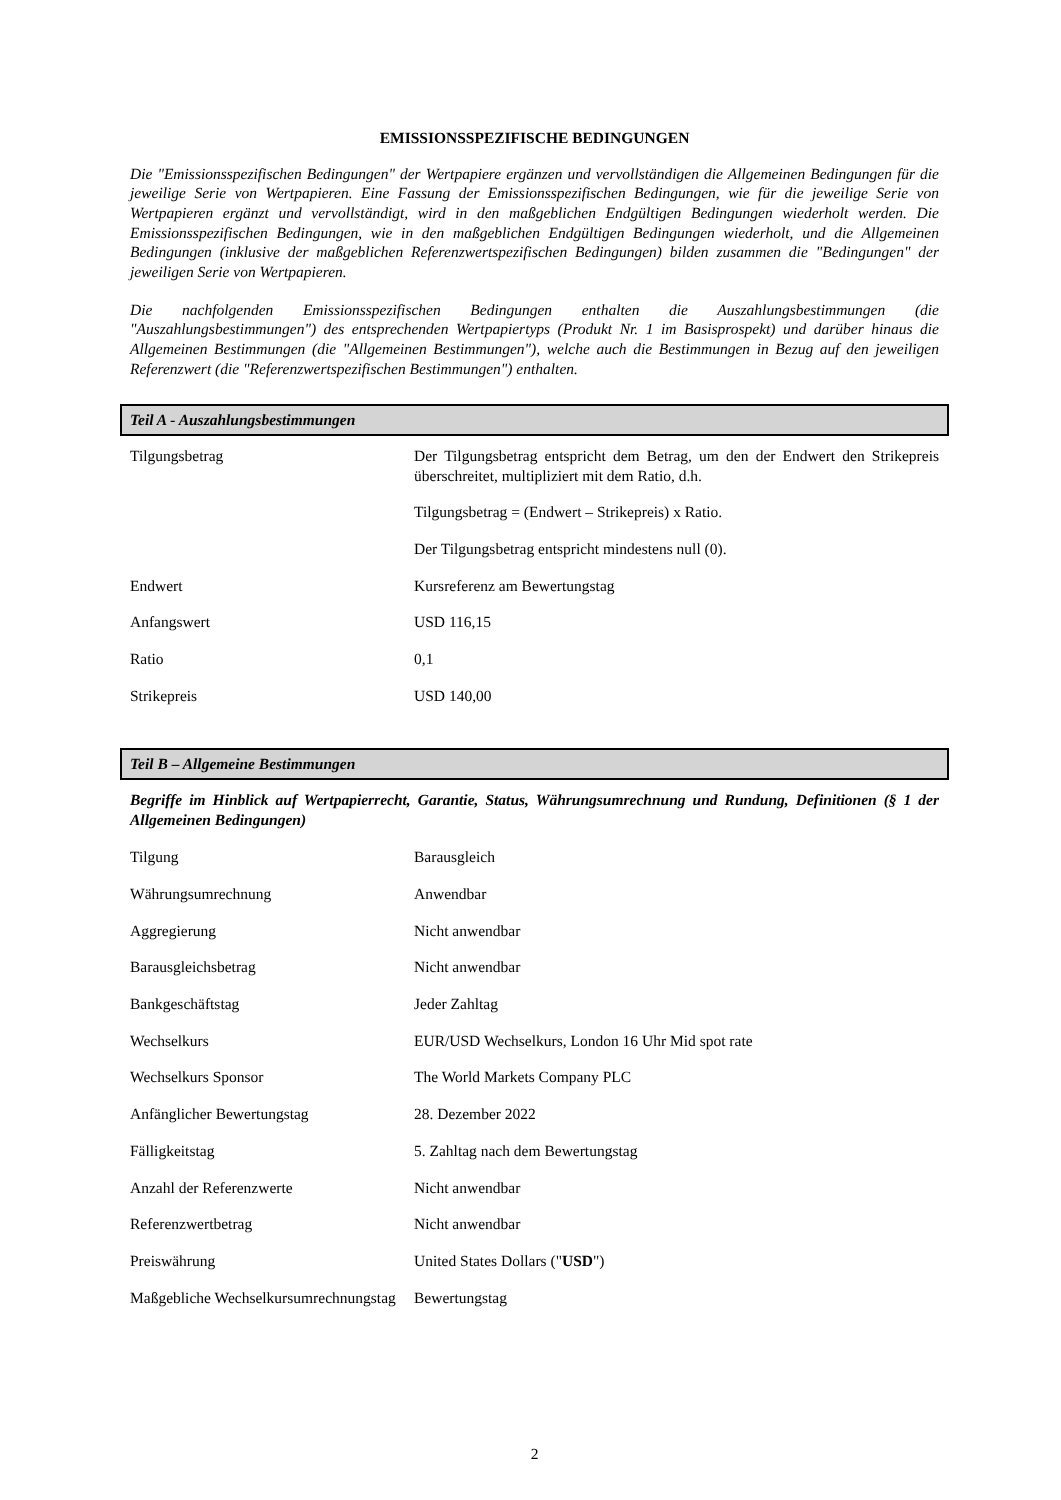EMISSIONSSPEZIFISCHE BEDINGUNGEN
Die "Emissionsspezifischen Bedingungen" der Wertpapiere ergänzen und vervollständigen die Allgemeinen Bedingungen für die jeweilige Serie von Wertpapieren. Eine Fassung der Emissionsspezifischen Bedingungen, wie für die jeweilige Serie von Wertpapieren ergänzt und vervollständigt, wird in den maßgeblichen Endgültigen Bedingungen wiederholt werden. Die Emissionsspezifischen Bedingungen, wie in den maßgeblichen Endgültigen Bedingungen wiederholt, und die Allgemeinen Bedingungen (inklusive der maßgeblichen Referenzwertspezifischen Bedingungen) bilden zusammen die "Bedingungen" der jeweiligen Serie von Wertpapieren.
Die nachfolgenden Emissionsspezifischen Bedingungen enthalten die Auszahlungsbestimmungen (die "Auszahlungsbestimmungen") des entsprechenden Wertpapiertyps (Produkt Nr. 1 im Basisprospekt) und darüber hinaus die Allgemeinen Bestimmungen (die "Allgemeinen Bestimmungen"), welche auch die Bestimmungen in Bezug auf den jeweiligen Referenzwert (die "Referenzwertspezifischen Bestimmungen") enthalten.
Teil A - Auszahlungsbestimmungen
| Tilgungsbetrag | Der Tilgungsbetrag entspricht dem Betrag, um den der Endwert den Strikepreis überschreitet, multipliziert mit dem Ratio, d.h. Tilgungsbetrag = (Endwert – Strikepreis) x Ratio. Der Tilgungsbetrag entspricht mindestens null (0). |
| Endwert | Kursreferenz am Bewertungstag |
| Anfangswert | USD 116,15 |
| Ratio | 0,1 |
| Strikepreis | USD 140,00 |
Teil B – Allgemeine Bestimmungen
Begriffe im Hinblick auf Wertpapierrecht, Garantie, Status, Währungsumrechnung und Rundung, Definitionen (§ 1 der Allgemeinen Bedingungen)
| Tilgung | Barausgleich |
| Währungsumrechnung | Anwendbar |
| Aggregierung | Nicht anwendbar |
| Barausgleichsbetrag | Nicht anwendbar |
| Bankgeschäftstag | Jeder Zahltag |
| Wechselkurs | EUR/USD Wechselkurs, London 16 Uhr Mid spot rate |
| Wechselkurs Sponsor | The World Markets Company PLC |
| Anfänglicher Bewertungstag | 28. Dezember 2022 |
| Fälligkeitstag | 5. Zahltag nach dem Bewertungstag |
| Anzahl der Referenzwerte | Nicht anwendbar |
| Referenzwertbetrag | Nicht anwendbar |
| Preiswährung | United States Dollars (" USD ") |
| Maßgebliche Wechselkursumrechnungstag | Bewertungstag |
2